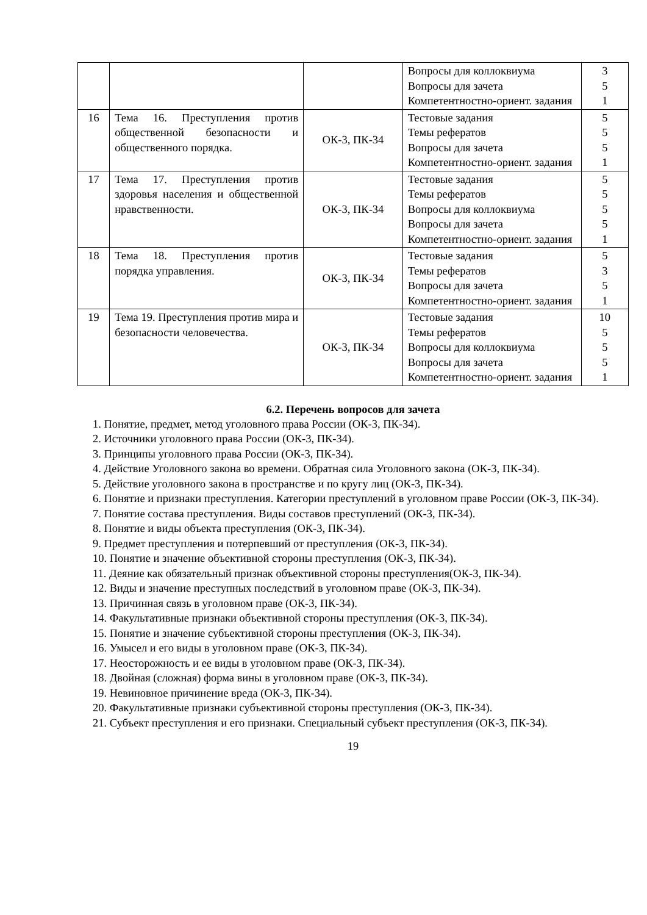| | | | Вопросы для коллоквиума Вопросы для зачета Компетентностно-ориент. задания | 3 5 1 |
| 16 | Тема 16. Преступления против общественной безопасности и общественного порядка. | ОК-3, ПК-34 | Тестовые задания Темы рефератов Вопросы для зачета Компетентностно-ориент. задания | 5 5 5 1 |
| 17 | Тема 17. Преступления против здоровья населения и общественной нравственности. | ОК-3, ПК-34 | Тестовые задания Темы рефератов Вопросы для коллоквиума Вопросы для зачета Компетентностно-ориент. задания | 5 5 5 5 1 |
| 18 | Тема 18. Преступления против порядка управления. | ОК-3, ПК-34 | Тестовые задания Темы рефератов Вопросы для зачета Компетентностно-ориент. задания | 5 3 5 1 |
| 19 | Тема 19. Преступления против мира и безопасности человечества. | ОК-3, ПК-34 | Тестовые задания Темы рефератов Вопросы для коллоквиума Вопросы для зачета Компетентностно-ориент. задания | 10 5 5 5 1 |
6.2. Перечень вопросов для зачета
1. Понятие, предмет, метод уголовного права России (ОК-3, ПК-34).
2. Источники уголовного права России (ОК-3, ПК-34).
3. Принципы уголовного права России (ОК-3, ПК-34).
4. Действие Уголовного закона во времени. Обратная сила Уголовного закона (ОК-3, ПК-34).
5. Действие уголовного закона в пространстве и по кругу лиц (ОК-3, ПК-34).
6. Понятие и признаки преступления. Категории преступлений в уголовном праве России (ОК-3, ПК-34).
7. Понятие состава преступления. Виды составов преступлений (ОК-3, ПК-34).
8. Понятие и виды объекта преступления (ОК-3, ПК-34).
9. Предмет преступления и потерпевший от преступления (ОК-3, ПК-34).
10. Понятие и значение объективной стороны преступления (ОК-3, ПК-34).
11. Деяние как обязательный признак объективной стороны преступления(ОК-3, ПК-34).
12. Виды и значение преступных последствий в уголовном праве (ОК-3, ПК-34).
13. Причинная связь в уголовном праве (ОК-3, ПК-34).
14. Факультативные признаки объективной стороны преступления (ОК-3, ПК-34).
15. Понятие и значение субъективной стороны преступления (ОК-3, ПК-34).
16. Умысел и его виды в уголовном праве (ОК-3, ПК-34).
17. Неосторожность и ее виды в уголовном праве (ОК-3, ПК-34).
18. Двойная (сложная) форма вины в уголовном праве (ОК-3, ПК-34).
19. Невиновное причинение вреда (ОК-3, ПК-34).
20. Факультативные признаки субъективной стороны преступления (ОК-3, ПК-34).
21. Субъект преступления и его признаки. Специальный субъект преступления (ОК-3, ПК-34).
19